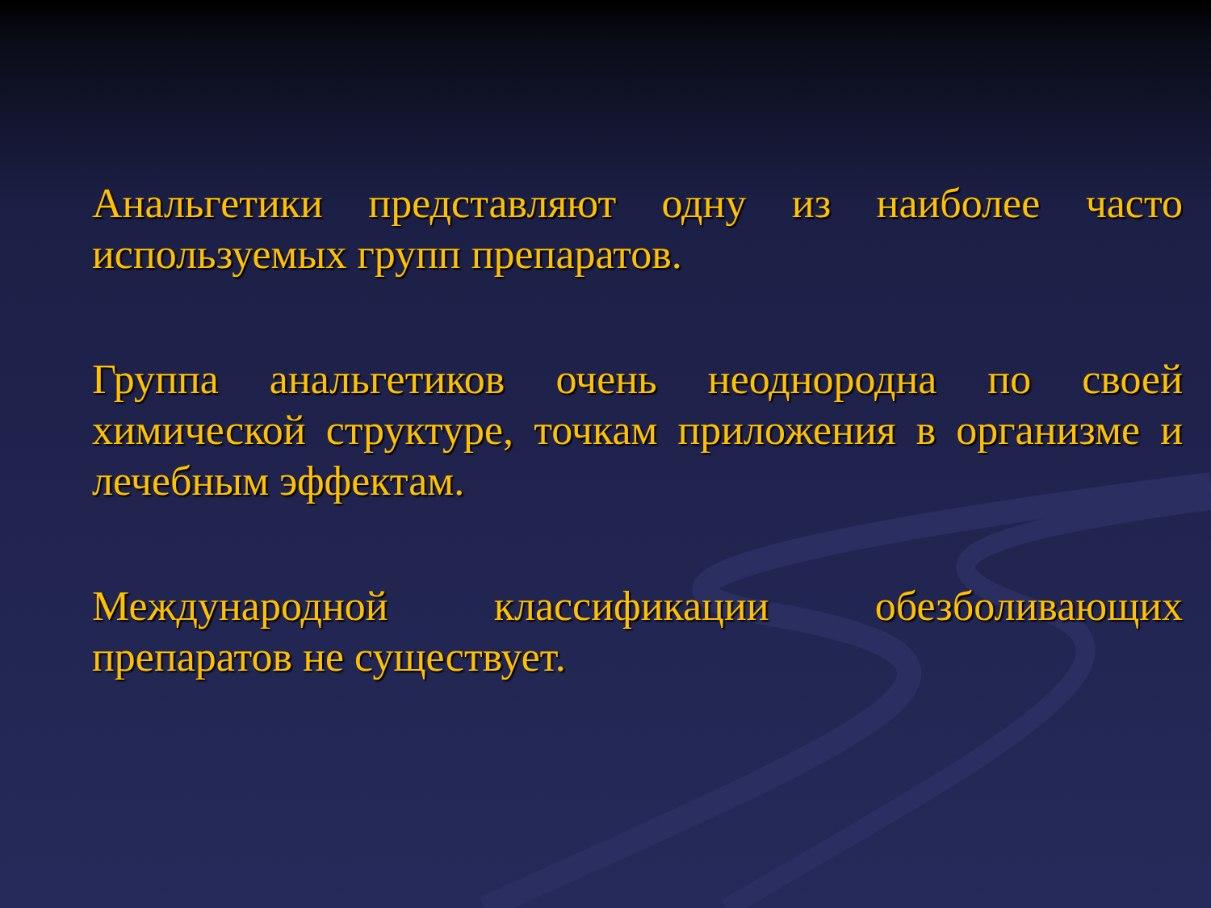Анальгетики представляют одну из наиболее часто используемых групп препаратов.
Группа анальгетиков очень неоднородна по своей химической структуре, точкам приложения в организме и лечебным эффектам.
Международной классификации обезболивающих препаратов не существует.